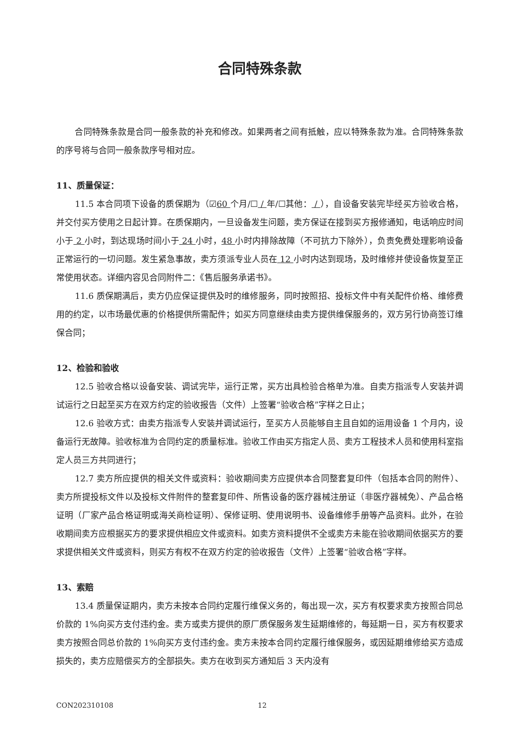合同特殊条款
合同特殊条款是合同一般条款的补充和修改。如果两者之间有抵触，应以特殊条款为准。合同特殊条款的序号将与合同一般条款序号相对应。
11、质量保证：
11.5 本合同项下设备的质保期为（☑60 个月/☐ / 年/☐其他： / ），自设备安装完毕经买方验收合格，并交付买方使用之日起计算。在质保期内，一旦设备发生问题，卖方保证在接到买方报修通知，电话响应时间小于 2 小时，到达现场时间小于 24 小时，48 小时内排除故障（不可抗力下除外），负责免费处理影响设备正常运行的一切问题。发生紧急事故，卖方须派专业人员在 12 小时内达到现场，及时维修并使设备恢复至正常使用状态。详细内容见合同附件二：《售后服务承诺书》。
11.6 质保期满后，卖方仍应保证提供及时的维修服务，同时按照招、投标文件中有关配件价格、维修费用的约定，以市场最优惠的价格提供所需配件；如买方同意继续由卖方提供维保服务的，双方另行协商签订维保合同；
12、检验和验收
12.5 验收合格以设备安装、调试完毕，运行正常，买方出具检验合格单为准。自卖方指派专人安装并调试运行之日起至买方在双方约定的验收报告（文件）上签署“验收合格”字样之日止；
12.6 验收方式：由卖方指派专人安装并调试运行，至买方人员能够自主且自如的运用设备 1 个月内，设备运行无故障。验收标准为合同约定的质量标准。验收工作由买方指定人员、卖方工程技术人员和使用科室指定人员三方共同进行；
12.7 卖方所应提供的相关文件或资料：验收期间卖方应提供本合同整套复印件（包括本合同的附件）、卖方所提投标文件以及投标文件附件的整套复印件、所售设备的医疗器械注册证（非医疗器械免）、产品合格证明（厂家产品合格证明或海关商检证明）、保修证明、使用说明书、设备维修手册等产品资料。此外，在验收期间卖方应根据买方的要求提供相应文件或资料。如卖方资料提供不全或卖方未能在验收期间依据买方的要求提供相关文件或资料，则买方有权不在双方约定的验收报告（文件）上签署“验收合格”字样。
13、索赔
13.4 质量保证期内，卖方未按本合同约定履行维保义务的，每出现一次，买方有权要求卖方按照合同总价款的 1%向买方支付违约金。卖方或卖方提供的原厂质保服务发生延期维修的，每延期一日，买方有权要求卖方按照合同总价款的 1%向买方支付违约金。卖方未按本合同约定履行维保服务，或因延期维修给买方造成损失的，卖方应赔偿买方的全部损失。卖方在收到买方通知后 3 天内没有
CON202310108 12